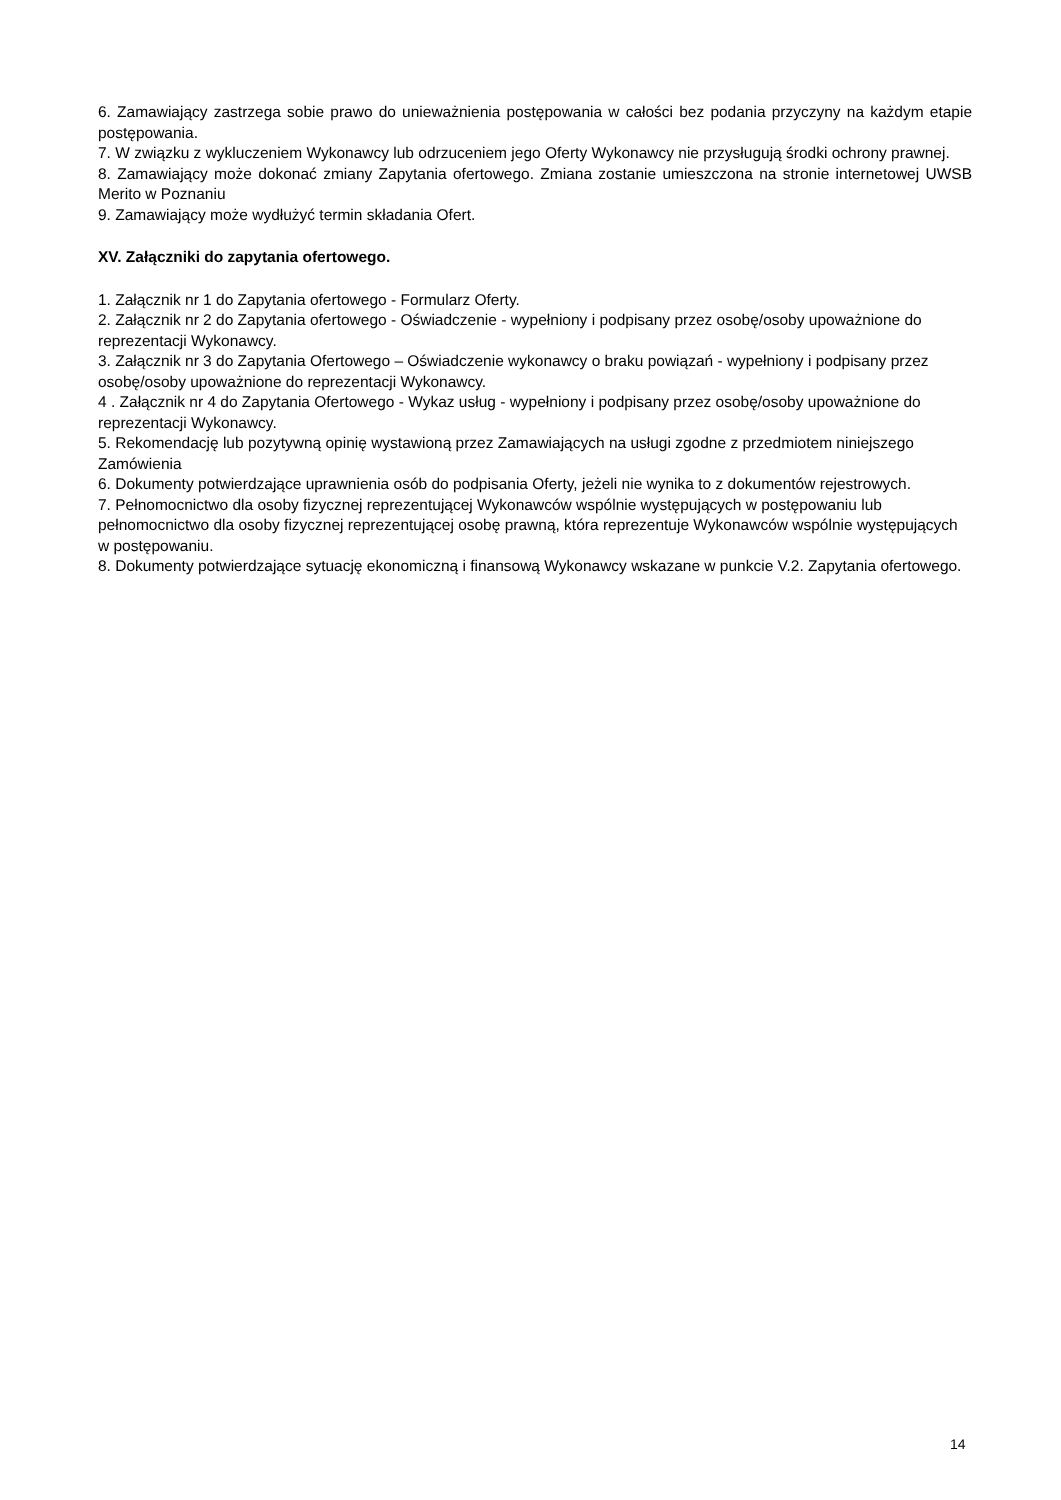6. Zamawiający zastrzega sobie prawo do unieważnienia postępowania w całości bez podania przyczyny na każdym etapie postępowania.
7. W związku z wykluczeniem Wykonawcy lub odrzuceniem jego Oferty Wykonawcy nie przysługują środki ochrony prawnej.
8. Zamawiający może dokonać zmiany Zapytania ofertowego. Zmiana zostanie umieszczona na stronie internetowej UWSB Merito w Poznaniu
9. Zamawiający może wydłużyć termin składania Ofert.
XV. Załączniki do zapytania ofertowego.
1. Załącznik nr 1 do Zapytania ofertowego - Formularz Oferty.
2. Załącznik nr 2 do Zapytania ofertowego - Oświadczenie - wypełniony i podpisany przez osobę/osoby upoważnione do reprezentacji Wykonawcy.
3. Załącznik nr 3 do Zapytania Ofertowego – Oświadczenie wykonawcy o braku powiązań - wypełniony i podpisany przez osobę/osoby upoważnione do reprezentacji Wykonawcy.
4 . Załącznik nr 4 do Zapytania Ofertowego - Wykaz usług - wypełniony i podpisany przez osobę/osoby upoważnione do reprezentacji Wykonawcy.
5. Rekomendację lub pozytywną opinię wystawioną przez Zamawiających na usługi zgodne z przedmiotem niniejszego Zamówienia
6. Dokumenty potwierdzające uprawnienia osób do podpisania Oferty, jeżeli nie wynika to z dokumentów rejestrowych.
7. Pełnomocnictwo dla osoby fizycznej reprezentującej Wykonawców wspólnie występujących w postępowaniu lub pełnomocnictwo dla osoby fizycznej reprezentującej osobę prawną, która reprezentuje Wykonawców wspólnie występujących w postępowaniu.
8. Dokumenty potwierdzające sytuację ekonomiczną i finansową Wykonawcy wskazane w punkcie V.2. Zapytania ofertowego.
14